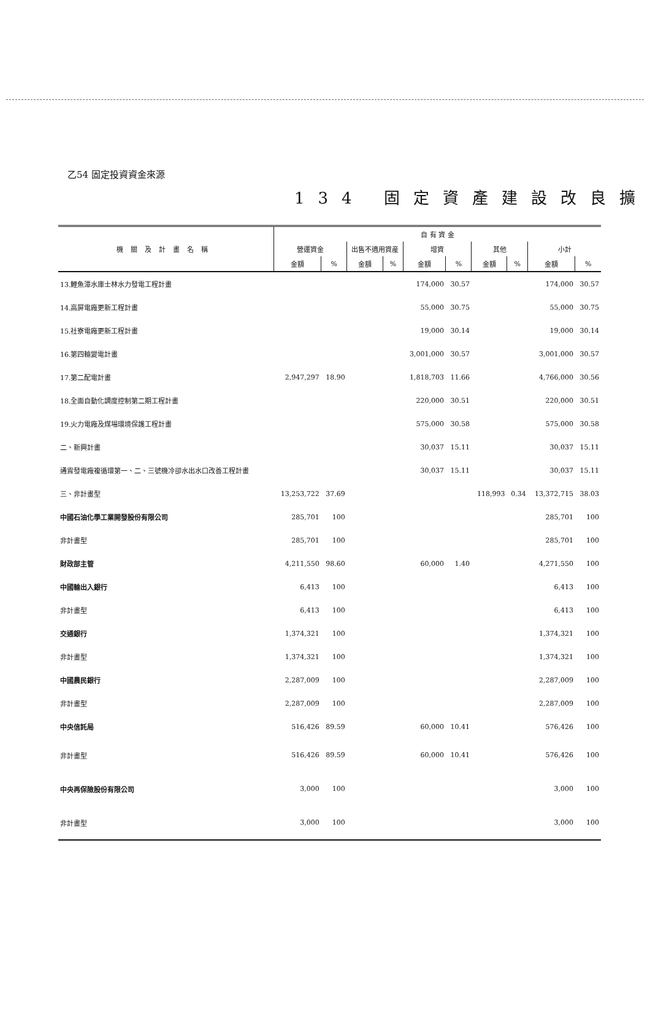乙54 固定投資資金來源
134 固定資產建設改良擴
| 機關及計畫名稱 | 自 有 資 金 | | | | | | | | | |
| --- | --- | --- | --- | --- | --- | --- | --- | --- | --- | --- |
| | 營運資金 | | 出售不適用資産 | | 增資 | | 其他 | | 小計 | |
| | 金額 | % | 金額 | % | 金額 | % | 金額 | % | 金額 | % |
| 13.鯉魚潭水庫士林水力發電工程計畫 | | | | | 174,000 | 30.57 | | | 174,000 | 30.57 |
| 14.高屏電廠更新工程計畫 | | | | | 55,000 | 30.75 | | | 55,000 | 30.75 |
| 15.社寮電廠更新工程計畫 | | | | | 19,000 | 30.14 | | | 19,000 | 30.14 |
| 16.第四輸變電計畫 | | | | | 3,001,000 | 30.57 | | | 3,001,000 | 30.57 |
| 17.第二配電計畫 | 2,947,297 | 18.90 | | | 1,818,703 | 11.66 | | | 4,766,000 | 30.56 |
| 18.全面自動化調度控制第二期工程計畫 | | | | | 220,000 | 30.51 | | | 220,000 | 30.51 |
| 19.火力電廠及煤場環境保護工程計畫 | | | | | 575,000 | 30.58 | | | 575,000 | 30.58 |
| 二、新興計畫 | | | | | 30,037 | 15.11 | | | 30,037 | 15.11 |
| 通霄發電廠複循環第一、二、三號機冷卻水出水口改善工程計畫 | | | | | 30,037 | 15.11 | | | 30,037 | 15.11 |
| 三、非計畫型 | 13,253,722 | 37.69 | | | | | 118,993 | 0.34 | 13,372,715 | 38.03 |
| 中國石油化學工業開發股份有限公司 | 285,701 | 100 | | | | | | | 285,701 | 100 |
| 非計畫型 | 285,701 | 100 | | | | | | | 285,701 | 100 |
| 財政部主管 | 4,211,550 | 98.60 | | | 60,000 | 1.40 | | | 4,271,550 | 100 |
| 中國輸出入銀行 | 6,413 | 100 | | | | | | | 6,413 | 100 |
| 非計畫型 | 6,413 | 100 | | | | | | | 6,413 | 100 |
| 交通銀行 | 1,374,321 | 100 | | | | | | | 1,374,321 | 100 |
| 非計畫型 | 1,374,321 | 100 | | | | | | | 1,374,321 | 100 |
| 中國農民銀行 | 2,287,009 | 100 | | | | | | | 2,287,009 | 100 |
| 非計畫型 | 2,287,009 | 100 | | | | | | | 2,287,009 | 100 |
| 中央信託局 | 516,426 | 89.59 | | | 60,000 | 10.41 | | | 576,426 | 100 |
| 非計畫型 | 516,426 | 89.59 | | | 60,000 | 10.41 | | | 576,426 | 100 |
| 中央再保險股份有限公司 | 3,000 | 100 | | | | | | | 3,000 | 100 |
| 非計畫型 | 3,000 | 100 | | | | | | | 3,000 | 100 |